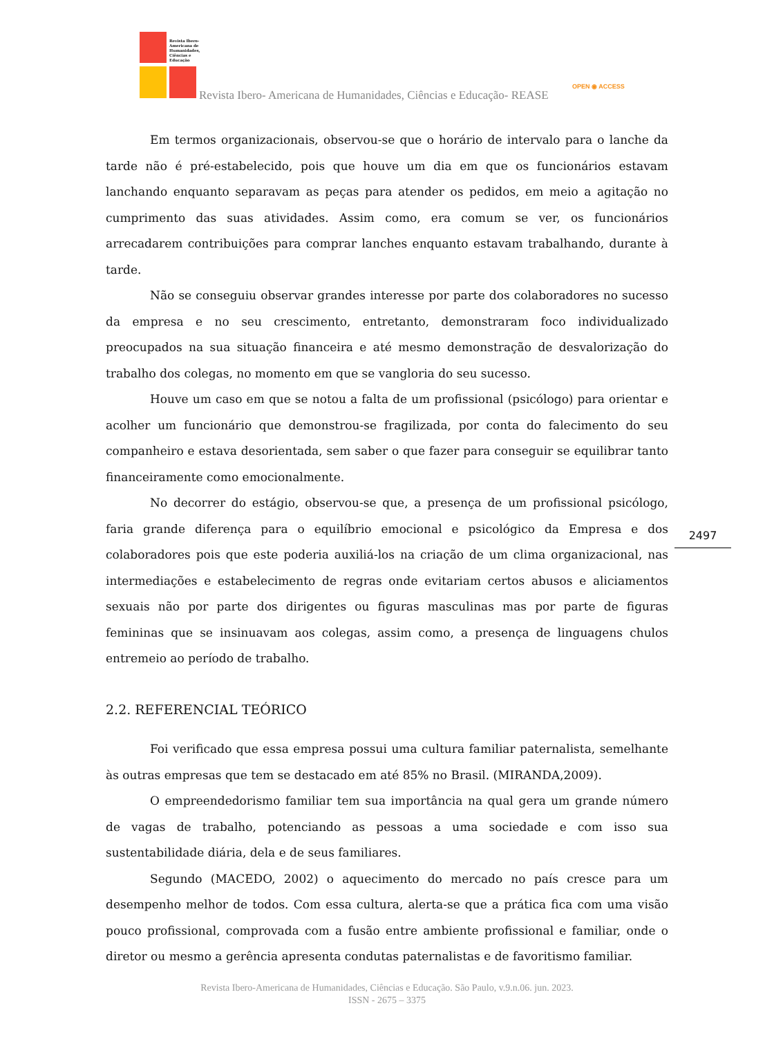Revista Ibero-
Americana de
Humanidades,
Ciências e
Educação
Revista Ibero- Americana de Humanidades, Ciências e Educação- REASE
OPEN ◉ ACCESS
Em termos organizacionais, observou-se que o horário de intervalo para o lanche da tarde não é pré-estabelecido, pois que houve um dia em que os funcionários estavam lanchando enquanto separavam as peças para atender os pedidos, em meio a agitação no cumprimento das suas atividades. Assim como, era comum se ver, os funcionários arrecadarem contribuições para comprar lanches enquanto estavam trabalhando, durante à tarde.
Não se conseguiu observar grandes interesse por parte dos colaboradores no sucesso da empresa e no seu crescimento, entretanto, demonstraram foco individualizado preocupados na sua situação financeira e até mesmo demonstração de desvalorização do trabalho dos colegas, no momento em que se vangloria do seu sucesso.
Houve um caso em que se notou a falta de um profissional (psicólogo) para orientar e acolher um funcionário que demonstrou-se fragilizada, por conta do falecimento do seu companheiro e estava desorientada, sem saber o que fazer para conseguir se equilibrar tanto financeiramente como emocionalmente.
No decorrer do estágio, observou-se que, a presença de um profissional psicólogo, faria grande diferença para o equilíbrio emocional e psicológico da Empresa e dos colaboradores pois que este poderia auxiliá-los na criação de um clima organizacional, nas intermediações e estabelecimento de regras onde evitariam certos abusos e aliciamentos sexuais não por parte dos dirigentes ou figuras masculinas mas por parte de figuras femininas que se insinuavam aos colegas, assim como, a presença de linguagens chulos entremeio ao período de trabalho.
2.2. REFERENCIAL TEÓRICO
Foi verificado que essa empresa possui uma cultura familiar paternalista, semelhante às outras empresas que tem se destacado em até 85% no Brasil. (MIRANDA,2009).
O empreendedorismo familiar tem sua importância na qual gera um grande número de vagas de trabalho, potenciando as pessoas a uma sociedade e com isso sua sustentabilidade diária, dela e de seus familiares.
Segundo (MACEDO, 2002) o aquecimento do mercado no país cresce para um desempenho melhor de todos. Com essa cultura, alerta-se que a prática fica com uma visão pouco profissional, comprovada com a fusão entre ambiente profissional e familiar, onde o diretor ou mesmo a gerência apresenta condutas paternalistas e de favoritismo familiar.
2497
Revista Ibero-Americana de Humanidades, Ciências e Educação. São Paulo, v.9.n.06. jun. 2023.
ISSN - 2675 – 3375